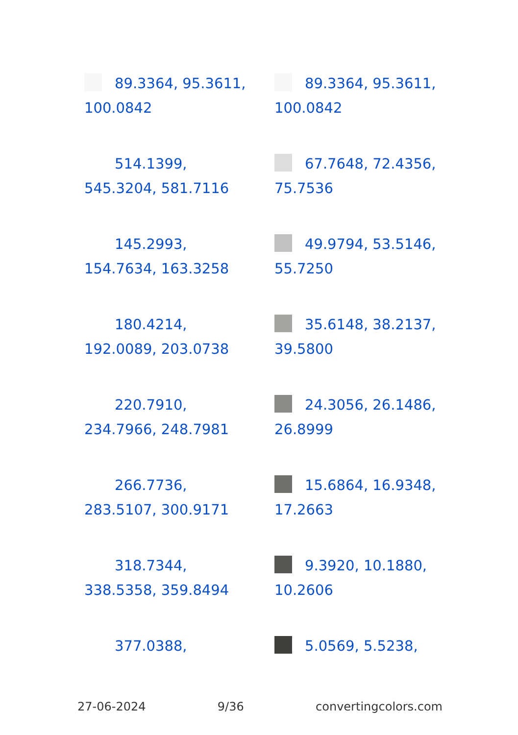89.3364, 95.3611, 100.0842
89.3364, 95.3611, 100.0842
514.1399, 545.3204, 581.7116
67.7648, 72.4356, 75.7536
145.2993, 154.7634, 163.3258
49.9794, 53.5146, 55.7250
180.4214, 192.0089, 203.0738
35.6148, 38.2137, 39.5800
220.7910, 234.7966, 248.7981
24.3056, 26.1486, 26.8999
266.7736, 283.5107, 300.9171
15.6864, 16.9348, 17.2663
318.7344, 338.5358, 359.8494
9.3920, 10.1880, 10.2606
377.0388,
5.0569, 5.5238,
27-06-2024 9/36 convertingcolors.com